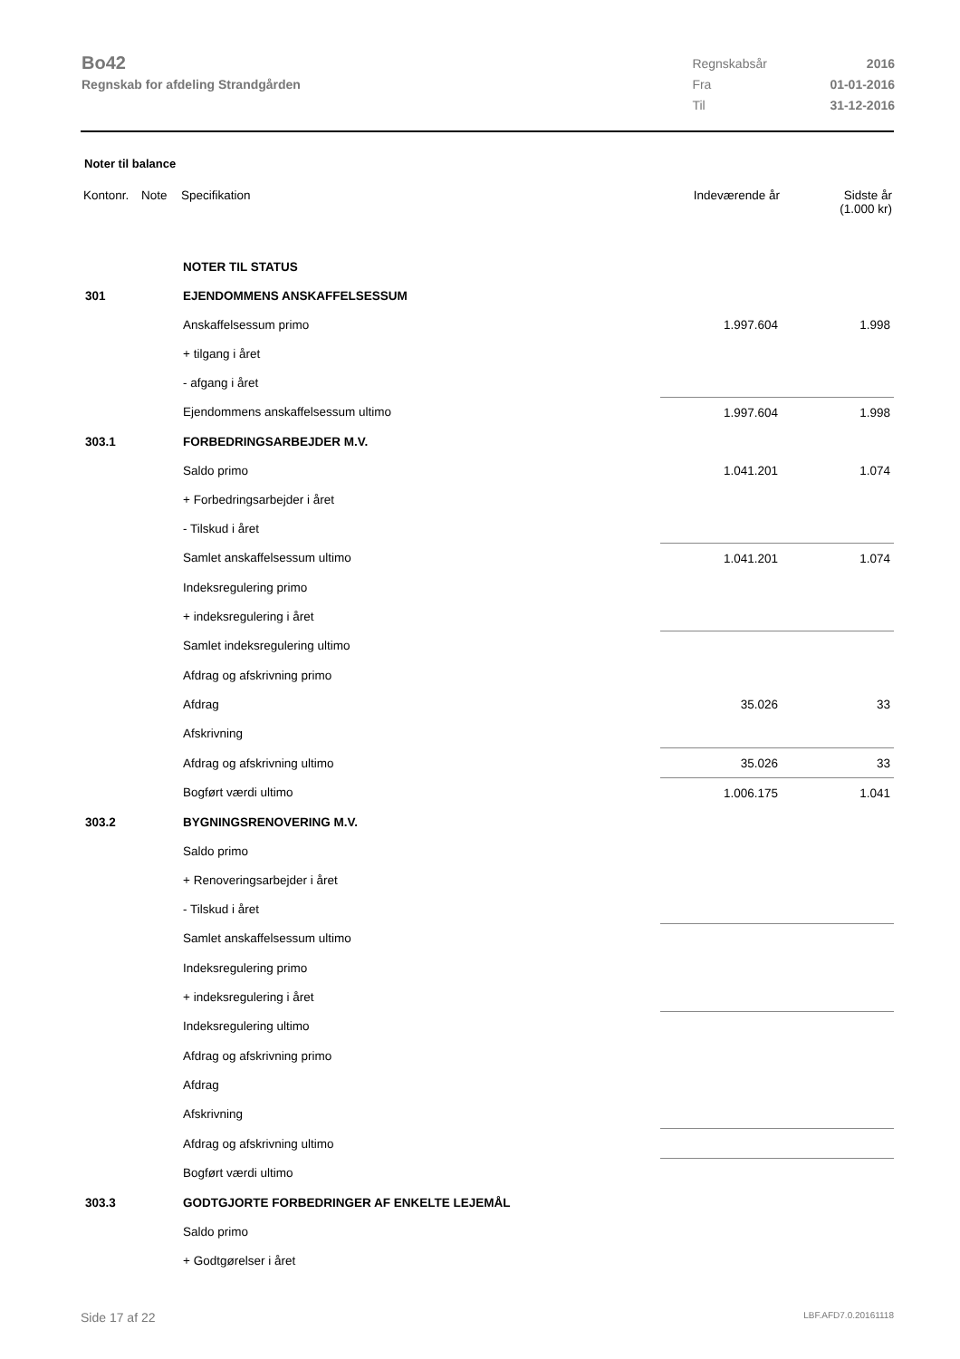Bo42
Regnskab for afdeling Strandgården
| Regnskabsår | 2016 |
| Fra | 01-01-2016 |
| Til | 31-12-2016 |
Noter til balance
| Kontonr. | Note | Specifikation | Indeværende år | Sidste år (1.000 kr) |
| --- | --- | --- | --- | --- |
| | | NOTER TIL STATUS | | |
| 301 | | EJENDOMMENS ANSKAFFELSESSUM | | |
| | | Anskaffelsessum primo | 1.997.604 | 1.998 |
| | | + tilgang i året | | |
| | | - afgang i året | | |
| | | Ejendommens anskaffelsessum ultimo | 1.997.604 | 1.998 |
| 303.1 | | FORBEDRINGSARBEJDER M.V. | | |
| | | Saldo primo | 1.041.201 | 1.074 |
| | | + Forbedringsarbejder i året | | |
| | | - Tilskud i året | | |
| | | Samlet anskaffelsessum ultimo | 1.041.201 | 1.074 |
| | | Indeksregulering primo | | |
| | | + indeksregulering i året | | |
| | | Samlet indeksregulering ultimo | | |
| | | Afdrag og afskrivning primo | | |
| | | Afdrag | 35.026 | 33 |
| | | Afskrivning | | |
| | | Afdrag og afskrivning ultimo | 35.026 | 33 |
| | | Bogført værdi ultimo | 1.006.175 | 1.041 |
| 303.2 | | BYGNINGSRENOVERING M.V. | | |
| | | Saldo primo | | |
| | | + Renoveringsarbejder i året | | |
| | | - Tilskud i året | | |
| | | Samlet anskaffelsessum ultimo | | |
| | | Indeksregulering primo | | |
| | | + indeksregulering i året | | |
| | | Indeksregulering ultimo | | |
| | | Afdrag og afskrivning primo | | |
| | | Afdrag | | |
| | | Afskrivning | | |
| | | Afdrag og afskrivning ultimo | | |
| | | Bogført værdi ultimo | | |
| 303.3 | | GODTGJORTE FORBEDRINGER AF ENKELTE LEJEMÅL | | |
| | | Saldo primo | | |
| | | + Godtgørelser i året | | |
Side 17 af 22 LBF.AFD7.0.20161118